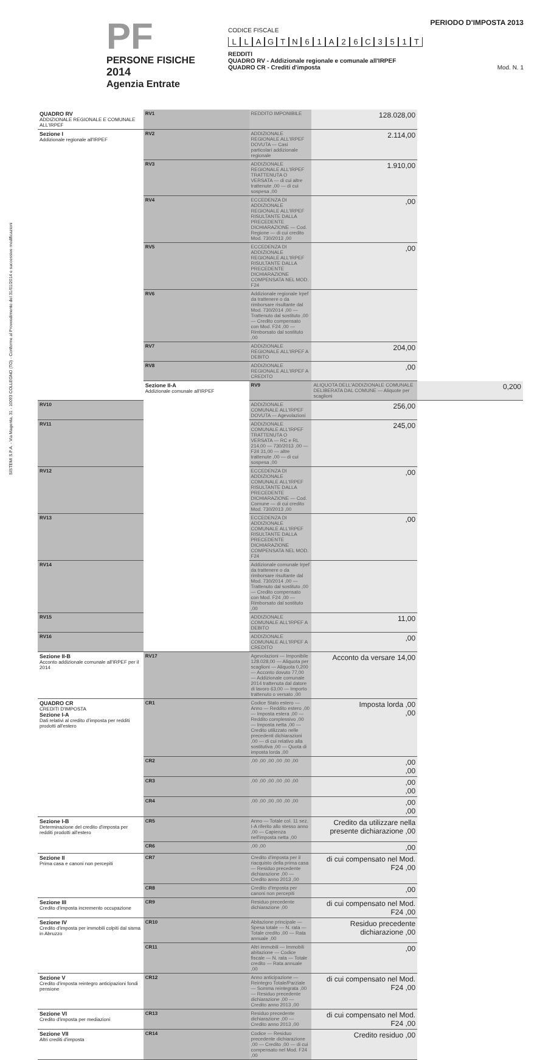SISTEMI S.P.A. - Via Magenta, 31 - 10093 COLLEGNO (TO) - Conforme al Provvedimento del 31/01/2014 e successive modificazioni
PF
PERSONE FISICHE
2014
Agenzia Entrate
PERIODO D'IMPOSTA 2013
CODICE FISCALE
LLAGTN 61 A 26 C 351 T
REDDITI
QUADRO RV - Addizionale regionale e comunale all'IRPEF
QUADRO CR - Crediti d'imposta Mod. N. 1
| QUADRO RV ADDIZIONALE REGIONALE E COMUNALE ALL'IRPEF | RV1 | REDDITO IMPONIBILE | 128.028,00 | |
| Sezione I Addizionale regionale all'IRPEF | RV2 | ADDIZIONALE REGIONALE ALL'IRPEF DOVUTA — Casi particolari addizionale regionale | 2.114,00 | |
| | RV3 | ADDIZIONALE REGIONALE ALL'IRPEF TRATTENUTA O VERSATA — di cui altre trattenute ,00 — di cui sospesa ,00 | 1.910,00 | |
| | RV4 | ECCEDENZA DI ADDIZIONALE REGIONALE ALL'IRPEF RISULTANTE DALLA PRECEDENTE DICHIARAZIONE — Cod. Regione — di cui credito Mod. 730/2013 ,00 | ,00 | |
| | RV5 | ECCEDENZA DI ADDIZIONALE REGIONALE ALL'IRPEF RISULTANTE DALLA PRECEDENTE DICHIARAZIONE COMPENSATA NEL MOD. F24 | ,00 | |
| | RV6 | Addizionale regionale Irpef da trattenere o da rimborsare risultante dal Mod. 730/2014 ,00 — Trattenuto dal sostituto ,00 — Credito compensato con Mod. F24 ,00 — Rimborsato dal sostituto ,00 | | |
| | RV7 | ADDIZIONALE REGIONALE ALL'IRPEF A DEBITO | 204,00 | |
| | RV8 | ADDIZIONALE REGIONALE ALL'IRPEF A CREDITO | ,00 | |
| | Sezione II-A Addizionale comunale all'IRPEF | RV9 | ALIQUOTA DELL'ADDIZIONALE COMUNALE DELIBERATA DAL COMUNE — Aliquote per scaglioni | 0,200 |
| RV10 | | ADDIZIONALE COMUNALE ALL'IRPEF DOVUTA — Agevolazioni | 256,00 | |
| RV11 | | ADDIZIONALE COMUNALE ALL'IRPEF TRATTENUTA O VERSATA — RC e RL 214,00 — 730/2013 ,00 — F24 31,00 — altre trattenute ,00 — di cui sospesa ,00 | 245,00 | |
| RV12 | | ECCEDENZA DI ADDIZIONALE COMUNALE ALL'IRPEF RISULTANTE DALLA PRECEDENTE DICHIARAZIONE — Cod. Comune — di cui credito Mod. 730/2013 ,00 | ,00 | |
| RV13 | | ECCEDENZA DI ADDIZIONALE COMUNALE ALL'IRPEF RISULTANTE DALLA PRECEDENTE DICHIARAZIONE COMPENSATA NEL MOD. F24 | ,00 | |
| RV14 | | Addizionale comunale Irpef da trattenere o da rimborsare risultante dal Mod. 730/2014 ,00 — Trattenuto dal sostituto ,00 — Credito compensato con Mod. F24 ,00 — Rimborsato dal sostituto ,00 | | |
| RV15 | | ADDIZIONALE COMUNALE ALL'IRPEF A DEBITO | 11,00 | |
| RV16 | | ADDIZIONALE COMUNALE ALL'IRPEF A CREDITO | ,00 | |
| Sezione II-B Acconto addizionale comunale all'IRPEF per il 2014 | RV17 | Agevolazioni — Imponibile 128.028,00 — Aliquota per scaglioni — Aliquota 0,200 — Acconto dovuto 77,00 — Addizionale comunale 2014 trattenuta dal datore di lavoro 63,00 — Importo trattenuto o versato ,00 | Acconto da versare 14,00 | |
| QUADRO CR CREDITI D'IMPOSTA Sezione I-A Dati relativi al credito d'imposta per redditi prodotti all'estero | CR1 | Codice Stato estero — Anno — Reddito estero ,00 — Imposta estera ,00 — Reddito complessivo ,00 — Imposta netta ,00 — Credito utilizzato nelle precedenti dichiarazioni ,00 — di cui relativo alla sostitutiva ,00 — Quota di imposta lorda ,00 | Imposta lorda ,00 ,00 | |
| | CR2 | ,00 ,00 ,00 ,00 ,00 ,00 | ,00 ,00 | |
| | CR3 | ,00 ,00 ,00 ,00 ,00 ,00 | ,00 ,00 | |
| | CR4 | ,00 ,00 ,00 ,00 ,00 ,00 | ,00 ,00 | |
| Sezione I-B Determinazione del credito d'imposta per redditi prodotti all'estero | CR5 | Anno — Totale col. 11 sez. I-A riferito allo stesso anno ,00 — Capienza nell'imposta netta ,00 | Credito da utilizzare nella presente dichiarazione ,00 | |
| | CR6 | ,00 ,00 | ,00 | |
| Sezione II Prima casa e canoni non percepiti | CR7 | Credito d'imposta per il riacquisto della prima casa — Residuo precedente dichiarazione ,00 — Credito anno 2013 ,00 | di cui compensato nel Mod. F24 ,00 | |
| | CR8 | Credito d'imposta per canoni non percepiti | ,00 | |
| Sezione III Credito d'imposta incremento occupazione | CR9 | Residuo precedente dichiarazione ,00 | di cui compensato nel Mod. F24 ,00 | |
| Sezione IV Credito d'imposta per immobili colpiti dal sisma in Abruzzo | CR10 | Abitazione principale — Spesa totale — N. rata — Totale credito ,00 — Rata annuale ,00 | Residuo precedente dichiarazione ,00 | |
| | CR11 | Altri immobili — Immobili abitazione — Codice fiscale — N. rata — Totale credito — Rata annuale ,00 | ,00 | |
| Sezione V Credito d'imposta reintegro anticipazioni fondi pensione | CR12 | Anno anticipazione — Reintegro Totale/Parziale — Somma reintegrata ,00 — Residuo precedente dichiarazione ,00 — Credito anno 2013 ,00 | di cui compensato nel Mod. F24 ,00 | |
| Sezione VI Credito d'imposta per mediazioni | CR13 | Residuo precedente dichiarazione ,00 — Credito anno 2013 ,00 | di cui compensato nel Mod. F24 ,00 | |
| Sezione VII Altri crediti d'imposta | CR14 | Codice — Residuo precedente dichiarazione ,00 — Credito ,00 — di cui compensato nel Mod. F24 ,00 | Credito residuo ,00 | |